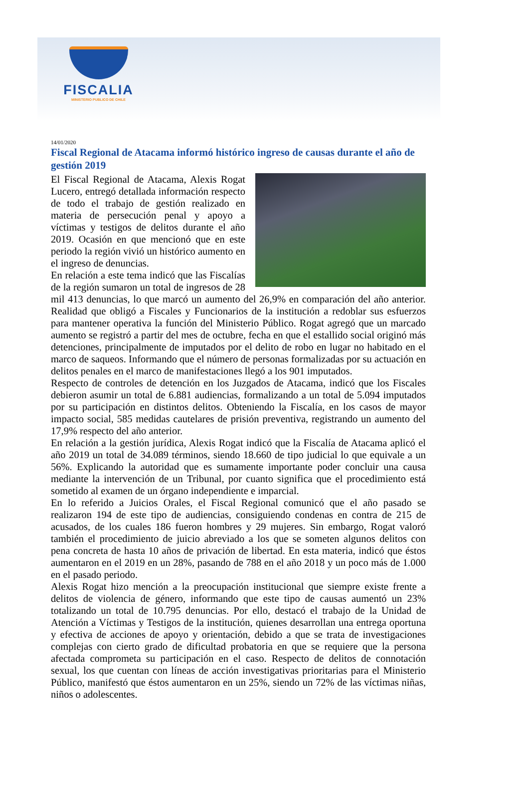FISCALIA
MINISTERIO PUBLICO DE CHILE
14/01/2020
Fiscal Regional de Atacama informó histórico ingreso de causas durante el año de gestión 2019
El Fiscal Regional de Atacama, Alexis Rogat Lucero, entregó detallada información respecto de todo el trabajo de gestión realizado en materia de persecución penal y apoyo a víctimas y testigos de delitos durante el año 2019. Ocasión en que mencionó que en este periodo la región vivió un histórico aumento en el ingreso de denuncias.
En relación a este tema indicó que las Fiscalías de la región sumaron un total de ingresos de 28 mil 413 denuncias, lo que marcó un aumento del 26,9% en comparación del año anterior. Realidad que obligó a Fiscales y Funcionarios de la institución a redoblar sus esfuerzos para mantener operativa la función del Ministerio Público. Rogat agregó que un marcado aumento se registró a partir del mes de octubre, fecha en que el estallido social originó más detenciones, principalmente de imputados por el delito de robo en lugar no habitado en el marco de saqueos. Informando que el número de personas formalizadas por su actuación en delitos penales en el marco de manifestaciones llegó a los 901 imputados.
Respecto de controles de detención en los Juzgados de Atacama, indicó que los Fiscales debieron asumir un total de 6.881 audiencias, formalizando a un total de 5.094 imputados por su participación en distintos delitos. Obteniendo la Fiscalía, en los casos de mayor impacto social, 585 medidas cautelares de prisión preventiva, registrando un aumento del 17,9% respecto del año anterior.
En relación a la gestión jurídica, Alexis Rogat indicó que la Fiscalía de Atacama aplicó el año 2019 un total de 34.089 términos, siendo 18.660 de tipo judicial lo que equivale a un 56%. Explicando la autoridad que es sumamente importante poder concluir una causa mediante la intervención de un Tribunal, por cuanto significa que el procedimiento está sometido al examen de un órgano independiente e imparcial.
En lo referido a Juicios Orales, el Fiscal Regional comunicó que el año pasado se realizaron 194 de este tipo de audiencias, consiguiendo condenas en contra de 215 de acusados, de los cuales 186 fueron hombres y 29 mujeres. Sin embargo, Rogat valoró también el procedimiento de juicio abreviado a los que se someten algunos delitos con pena concreta de hasta 10 años de privación de libertad. En esta materia, indicó que éstos aumentaron en el 2019 en un 28%, pasando de 788 en el año 2018 y un poco más de 1.000 en el pasado periodo.
Alexis Rogat hizo mención a la preocupación institucional que siempre existe frente a delitos de violencia de género, informando que este tipo de causas aumentó un 23% totalizando un total de 10.795 denuncias. Por ello, destacó el trabajo de la Unidad de Atención a Víctimas y Testigos de la institución, quienes desarrollan una entrega oportuna y efectiva de acciones de apoyo y orientación, debido a que se trata de investigaciones complejas con cierto grado de dificultad probatoria en que se requiere que la persona afectada comprometa su participación en el caso. Respecto de delitos de connotación sexual, los que cuentan con líneas de acción investigativas prioritarias para el Ministerio Público, manifestó que éstos aumentaron en un 25%, siendo un 72% de las víctimas niñas, niños o adolescentes.